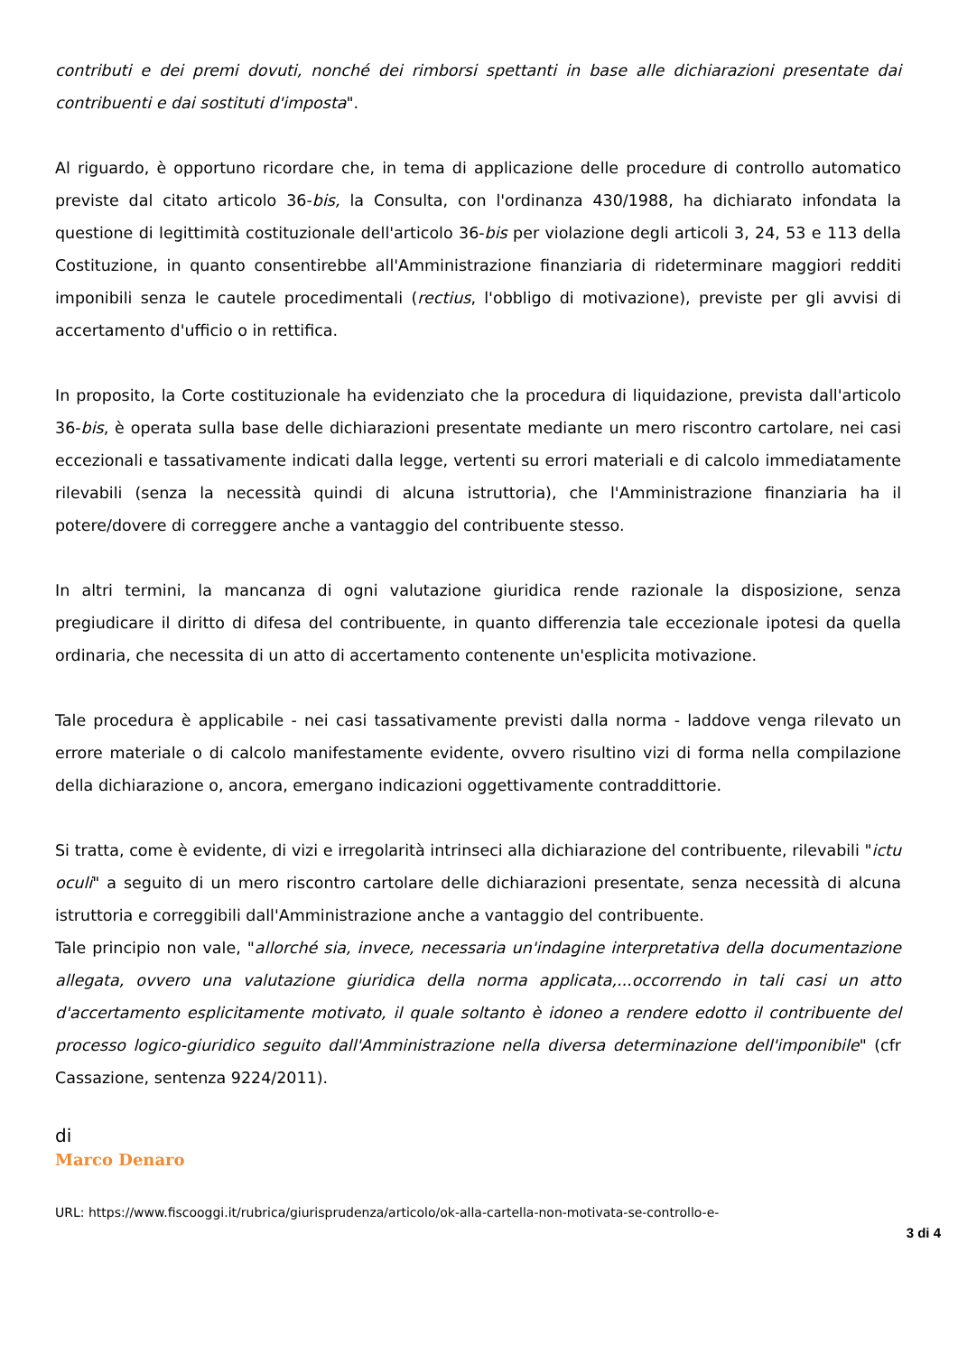contributi e dei premi dovuti, nonché dei rimborsi spettanti in base alle dichiarazioni presentate dai contribuenti e dai sostituti d'imposta".
Al riguardo, è opportuno ricordare che, in tema di applicazione delle procedure di controllo automatico previste dal citato articolo 36-bis, la Consulta, con l'ordinanza 430/1988, ha dichiarato infondata la questione di legittimità costituzionale dell'articolo 36-bis per violazione degli articoli 3, 24, 53 e 113 della Costituzione, in quanto consentirebbe all'Amministrazione finanziaria di rideterminare maggiori redditi imponibili senza le cautele procedimentali (rectius, l'obbligo di motivazione), previste per gli avvisi di accertamento d'ufficio o in rettifica.
In proposito, la Corte costituzionale ha evidenziato che la procedura di liquidazione, prevista dall'articolo 36-bis, è operata sulla base delle dichiarazioni presentate mediante un mero riscontro cartolare, nei casi eccezionali e tassativamente indicati dalla legge, vertenti su errori materiali e di calcolo immediatamente rilevabili (senza la necessità quindi di alcuna istruttoria), che l'Amministrazione finanziaria ha il potere/dovere di correggere anche a vantaggio del contribuente stesso.
In altri termini, la mancanza di ogni valutazione giuridica rende razionale la disposizione, senza pregiudicare il diritto di difesa del contribuente, in quanto differenzia tale eccezionale ipotesi da quella ordinaria, che necessita di un atto di accertamento contenente un'esplicita motivazione.
Tale procedura è applicabile - nei casi tassativamente previsti dalla norma - laddove venga rilevato un errore materiale o di calcolo manifestamente evidente, ovvero risultino vizi di forma nella compilazione della dichiarazione o, ancora, emergano indicazioni oggettivamente contraddittorie.
Si tratta, come è evidente, di vizi e irregolarità intrinseci alla dichiarazione del contribuente, rilevabili "ictu oculi" a seguito di un mero riscontro cartolare delle dichiarazioni presentate, senza necessità di alcuna istruttoria e correggibili dall'Amministrazione anche a vantaggio del contribuente.
Tale principio non vale, "allorché sia, invece, necessaria un'indagine interpretativa della documentazione allegata, ovvero una valutazione giuridica della norma applicata,...occorrendo in tali casi un atto d'accertamento esplicitamente motivato, il quale soltanto è idoneo a rendere edotto il contribuente del processo logico-giuridico seguito dall'Amministrazione nella diversa determinazione dell'imponibile" (cfr Cassazione, sentenza 9224/2011).
di
Marco Denaro
URL: https://www.fiscooggi.it/rubrica/giurisprudenza/articolo/ok-alla-cartella-non-motivata-se-controllo-e-
3 di 4